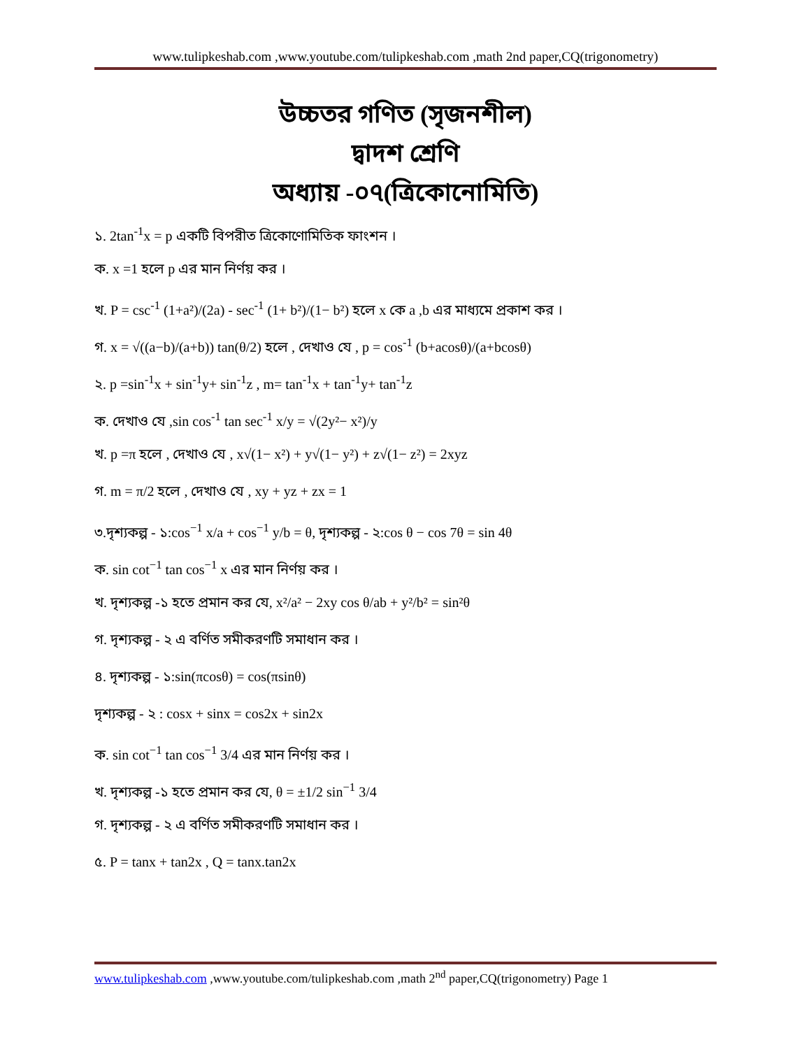www.tulipkeshab.com ,www.youtube.com/tulipkeshab.com ,math 2nd paper,CQ(trigonometry)
উচ্চতর গণিত (সৃজনশীল)
দ্বাদশ শ্রেণি
অধ্যায় -০৭(ত্রিকোনোমিতি)
১. 2tan<sup>-1</sup>x = p একটি বিপরীত ত্রিকোণোমিতিক ফাংশন ।
ক. x =1 হলে p এর মান নির্ণয় কর ।
খ. P = csc<sup>-1</sup> (1+a²)/(2a) - sec<sup>-1</sup> (1+ b²)/(1− b²) হলে x কে a ,b এর মাধ্যমে প্রকাশ কর ।
গ. x = √((a−b)/(a+b)) tan(θ/2) হলে , দেখাও যে , p = cos<sup>-1</sup> (b+acosθ)/(a+bcosθ)
২. p =sin<sup>-1</sup>x + sin<sup>-1</sup>y+ sin<sup>-1</sup>z , m= tan<sup>-1</sup>x + tan<sup>-1</sup>y+ tan<sup>-1</sup>z
ক. দেখাও যে ,sin cos<sup>-1</sup> tan sec<sup>-1</sup> x/y = √(2y²− x²)/y
খ. p =π হলে , দেখাও যে , x√(1− x²) + y√(1− y²) + z√(1− z²) = 2xyz
গ. m = π/2 হলে , দেখাও যে , xy + yz + zx = 1
৩.দৃশ্যকল্প - ১:cos<sup>−1</sup> x/a + cos<sup>−1</sup> y/b = θ, দৃশ্যকল্প - ২:cos θ − cos 7θ = sin 4θ
ক. sin cot<sup>−1</sup> tan cos<sup>−1</sup> x এর মান নির্ণয় কর ।
খ. দৃশ্যকল্প -১ হতে প্রমান কর যে, x²/a² − 2xy cos θ/ab + y²/b² = sin²θ
গ. দৃশ্যকল্প - ২ এ বর্ণিত সমীকরণটি সমাধান কর ।
৪. দৃশ্যকল্প - ১:sin(πcosθ) = cos(πsinθ)
দৃশ্যকল্প - ২ : cosx + sinx = cos2x + sin2x
ক. sin cot<sup>−1</sup> tan cos<sup>−1</sup> 3/4 এর মান নির্ণয় কর ।
খ. দৃশ্যকল্প -১ হতে প্রমান কর যে, θ = ±1/2 sin<sup>−1</sup> 3/4
গ. দৃশ্যকল্প - ২ এ বর্ণিত সমীকরণটি সমাধান কর ।
৫. P = tanx + tan2x , Q = tanx.tan2x
www.tulipkeshab.com ,www.youtube.com/tulipkeshab.com ,math 2<sup>nd</sup> paper,CQ(trigonometry) Page 1